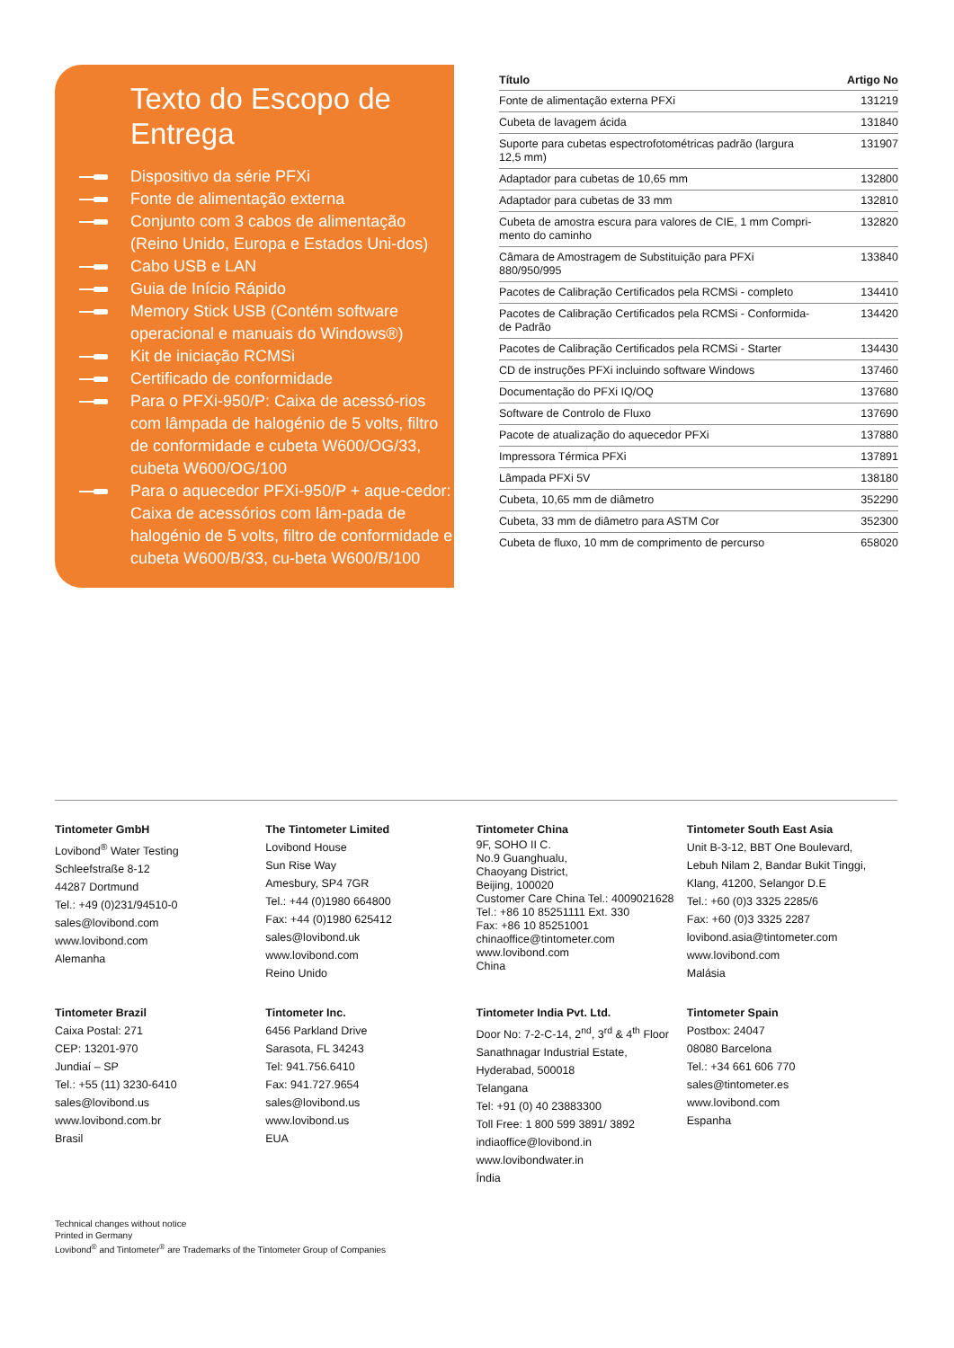Texto do Escopo de Entrega
Dispositivo da série PFXi
Fonte de alimentação externa
Conjunto com 3 cabos de alimentação (Reino Unido, Europa e Estados Uni-dos)
Cabo USB e LAN
Guia de Início Rápido
Memory Stick USB (Contém software operacional e manuais do Windows®)
Kit de iniciação RCMSi
Certificado de conformidade
Para o PFXi-950/P: Caixa de acessó-rios com lâmpada de halogénio de 5 volts, filtro de conformidade e cubeta W600/OG/33, cubeta W600/OG/100
Para o aquecedor PFXi-950/P + aque-cedor: Caixa de acessórios com lâm-pada de halogénio de 5 volts, filtro de conformidade e cubeta W600/B/33, cu-beta W600/B/100
| Título | Artigo No |
| --- | --- |
| Fonte de alimentação externa PFXi | 131219 |
| Cubeta de lavagem ácida | 131840 |
| Suporte para cubetas espectrofotométricas padrão (largura 12,5 mm) | 131907 |
| Adaptador para cubetas de 10,65 mm | 132800 |
| Adaptador para cubetas de 33 mm | 132810 |
| Cubeta de amostra escura para valores de CIE, 1 mm Compri- mento do caminho | 132820 |
| Câmara de Amostragem de Substituição para PFXi 880/950/995 | 133840 |
| Pacotes de Calibração Certificados pela RCMSi - completo | 134410 |
| Pacotes de Calibração Certificados pela RCMSi - Conformida- de Padrão | 134420 |
| Pacotes de Calibração Certificados pela RCMSi - Starter | 134430 |
| CD de instruções PFXi incluindo software Windows | 137460 |
| Documentação do PFXi IQ/OQ | 137680 |
| Software de Controlo de Fluxo | 137690 |
| Pacote de atualização do aquecedor PFXi | 137880 |
| Impressora Térmica PFXi | 137891 |
| Lâmpada PFXi 5V | 138180 |
| Cubeta, 10,65 mm de diâmetro | 352290 |
| Cubeta, 33 mm de diâmetro para ASTM Cor | 352300 |
| Cubeta de fluxo, 10 mm de comprimento de percurso | 658020 |
Tintometer GmbH
Lovibond<sup>®</sup> Water Testing
Schleefstraße 8-12
44287 Dortmund
Tel.: +49 (0)231/94510-0
sales@lovibond.com
www.lovibond.com
Alemanha
The Tintometer Limited
Lovibond House
Sun Rise Way
Amesbury, SP4 7GR
Tel.: +44 (0)1980 664800
Fax: +44 (0)1980 625412
sales@lovibond.uk
www.lovibond.com
Reino Unido
Tintometer China
9F, SOHO II C.
No.9 Guanghualu,
Chaoyang District,
Beijing, 100020
Customer Care China Tel.: 4009021628
Tel.: +86 10 85251111 Ext. 330
Fax: +86 10 85251001
chinaoffice@tintometer.com
www.lovibond.com
China
Tintometer South East Asia
Unit B-3-12, BBT One Boulevard,
Lebuh Nilam 2, Bandar Bukit Tinggi,
Klang, 41200, Selangor D.E
Tel.: +60 (0)3 3325 2285/6
Fax: +60 (0)3 3325 2287
lovibond.asia@tintometer.com
www.lovibond.com
Malásia
Tintometer Brazil
Caixa Postal: 271
CEP: 13201-970
Jundiaí – SP
Tel.: +55 (11) 3230-6410
sales@lovibond.us
www.lovibond.com.br
Brasil
Tintometer Inc.
6456 Parkland Drive
Sarasota, FL 34243
Tel: 941.756.6410
Fax: 941.727.9654
sales@lovibond.us
www.lovibond.us
EUA
Tintometer India Pvt. Ltd.
Door No: 7-2-C-14, 2<sup>nd</sup>, 3<sup>rd</sup> & 4<sup>th</sup> Floor
Sanathnagar Industrial Estate,
Hyderabad, 500018
Telangana
Tel: +91 (0) 40 23883300
Toll Free: 1 800 599 3891/ 3892
indiaoffice@lovibond.in
www.lovibondwater.in
Índia
Tintometer Spain
Postbox: 24047
08080 Barcelona
Tel.: +34 661 606 770
sales@tintometer.es
www.lovibond.com
Espanha
Technical changes without notice
Printed in Germany
Lovibond<sup>®</sup> and Tintometer<sup>®</sup> are Trademarks of the Tintometer Group of Companies